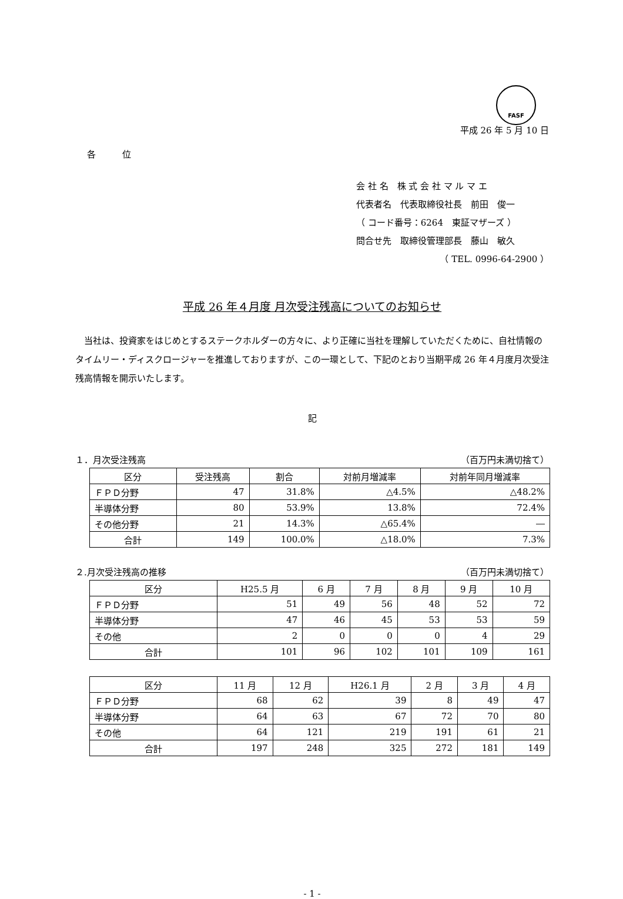FASF
平成 26 年 5 月 10 日
各　　　位
会 社 名　株 式 会 社 マ ル マ エ
代表者名　代表取締役社長　前田　俊一
（ コード番号：6264　東証マザーズ ）
問合せ先　取締役管理部長　藤山　敏久
（ TEL. 0996-64-2900 ）
平成 26 年４月度 月次受注残高についてのお知らせ
当社は、投資家をはじめとするステークホルダーの方々に、より正確に当社を理解していただくために、自社情報のタイムリー・ディスクロージャーを推進しておりますが、この一環として、下記のとおり当期平成 26 年４月度月次受注残高情報を開示いたします。
記
１．月次受注残高 （百万円未満切捨て）
| 区分 | 受注残高 | 割合 | 対前月増減率 | 対前年同月増減率 |
| ＦＰＤ分野 | 47 | 31.8% | △4.5% | △48.2% |
| 半導体分野 | 80 | 53.9% | 13.8% | 72.4% |
| その他分野 | 21 | 14.3% | △65.4% | ― |
| 合計 | 149 | 100.0% | △18.0% | 7.3% |
２.月次受注残高の推移 （百万円未満切捨て）
| 区分 | H25.5 月 | 6 月 | 7 月 | 8 月 | 9 月 | 10 月 |
| ＦＰＤ分野 | 51 | 49 | 56 | 48 | 52 | 72 |
| 半導体分野 | 47 | 46 | 45 | 53 | 53 | 59 |
| その他 | 2 | 0 | 0 | 0 | 4 | 29 |
| 合計 | 101 | 96 | 102 | 101 | 109 | 161 |
| 区分 | 11 月 | 12 月 | H26.1 月 | 2 月 | 3 月 | 4 月 |
| ＦＰＤ分野 | 68 | 62 | 39 | 8 | 49 | 47 |
| 半導体分野 | 64 | 63 | 67 | 72 | 70 | 80 |
| その他 | 64 | 121 | 219 | 191 | 61 | 21 |
| 合計 | 197 | 248 | 325 | 272 | 181 | 149 |
- 1 -